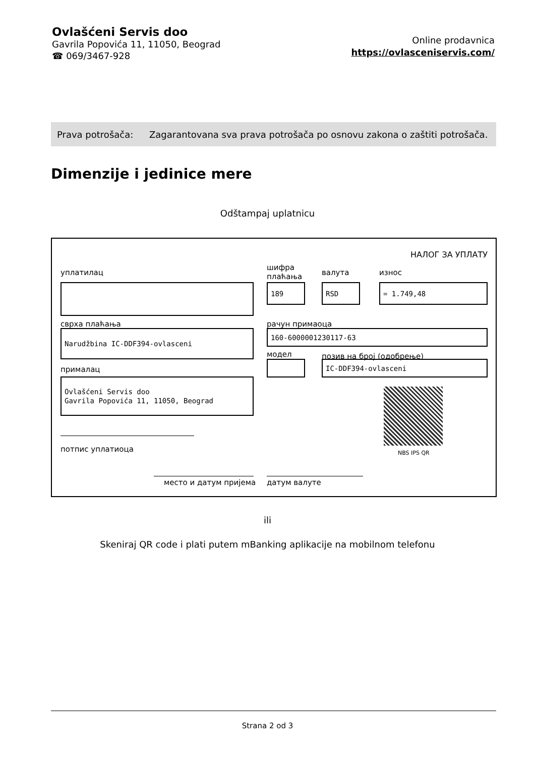Ovlašćeni Servis doo
Gavrila Popovića 11, 11050, Beograd
☎ 069/3467-928
Online prodavnica
https://ovlasceniservis.com/
Prava potrošača: Zagarantovana sva prava potrošača po osnovu zakona o zaštiti potrošača.
Dimenzije i jedinice mere
Odštampaj uplatnicu
НАЛОГ ЗА УПЛАТУ
уплатилац
шифра
плаћања
валута износ
189 RSD = 1.749,48
сврха плаћања рачун примаоца
Narudžbina IC-DDF394-ovlasceni 160-6000001230117-63
модел позив на број (одобрење)
IC-DDF394-ovlasceni
прималац
Ovlašćeni Servis doo
Gavrila Popovića 11, 11050, Beograd
NBS IPS QR
потпис уплатиоца
место и датум пријема датум валуте
ili
Skeniraj QR code i plati putem mBanking aplikacije na mobilnom telefonu
Strana 2 od 3